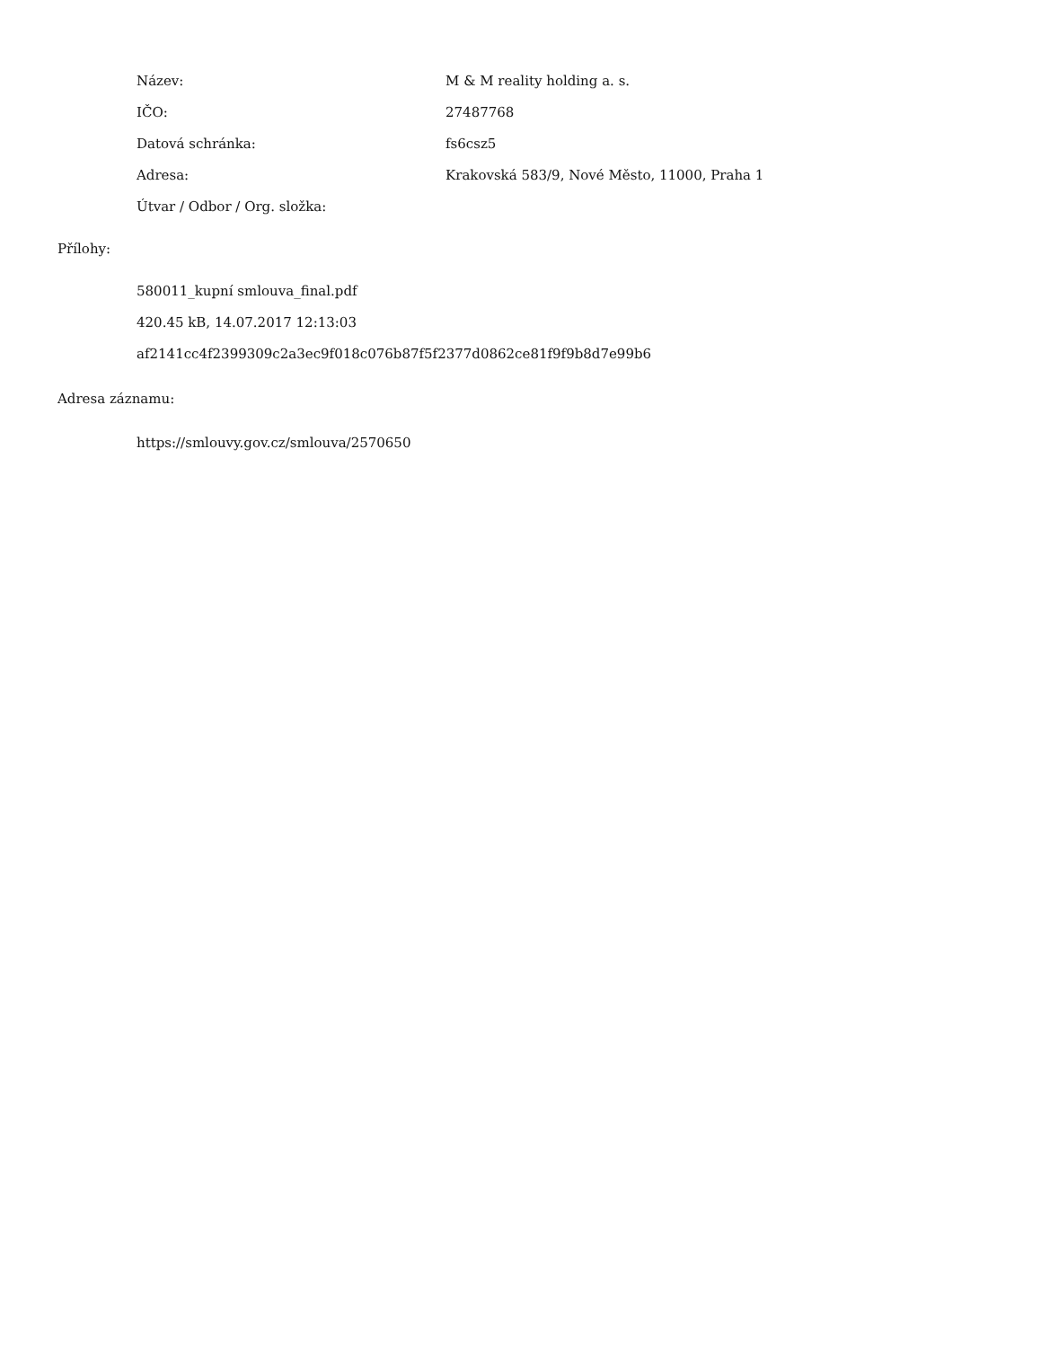| Název: | M & M reality holding a. s. |
| IČO: | 27487768 |
| Datová schránka: | fs6csz5 |
| Adresa: | Krakovská 583/9, Nové Město, 11000, Praha 1 |
| Útvar / Odbor / Org. složka: | |
Přílohy:
580011_kupní smlouva_final.pdf
420.45 kB, 14.07.2017 12:13:03
af2141cc4f2399309c2a3ec9f018c076b87f5f2377d0862ce81f9f9b8d7e99b6
Adresa záznamu:
https://smlouvy.gov.cz/smlouva/2570650